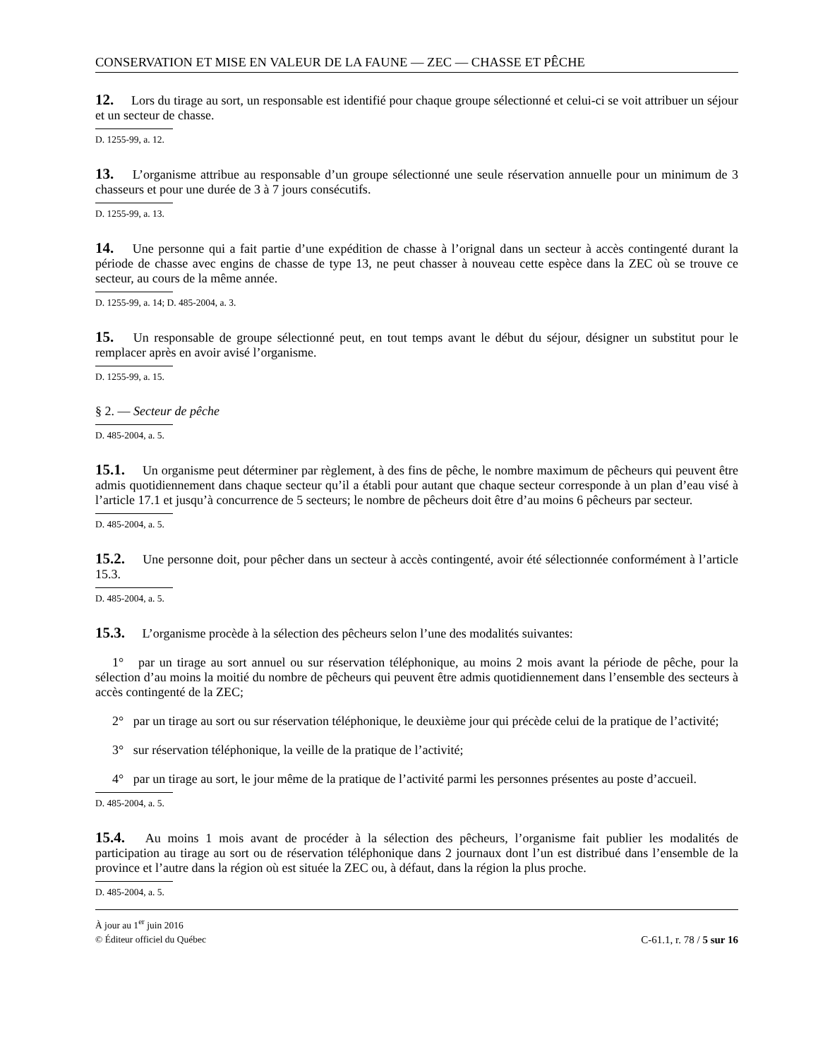CONSERVATION ET MISE EN VALEUR DE LA FAUNE — ZEC — CHASSE ET PÊCHE
12. Lors du tirage au sort, un responsable est identifié pour chaque groupe sélectionné et celui-ci se voit attribuer un séjour et un secteur de chasse.
D. 1255-99, a. 12.
13. L’organisme attribue au responsable d’un groupe sélectionné une seule réservation annuelle pour un minimum de 3 chasseurs et pour une durée de 3 à 7 jours consécutifs.
D. 1255-99, a. 13.
14. Une personne qui a fait partie d’une expédition de chasse à l’orignal dans un secteur à accès contingenté durant la période de chasse avec engins de chasse de type 13, ne peut chasser à nouveau cette espèce dans la ZEC où se trouve ce secteur, au cours de la même année.
D. 1255-99, a. 14; D. 485-2004, a. 3.
15. Un responsable de groupe sélectionné peut, en tout temps avant le début du séjour, désigner un substitut pour le remplacer après en avoir avisé l’organisme.
D. 1255-99, a. 15.
§ 2. — Secteur de pêche
D. 485-2004, a. 5.
15.1. Un organisme peut déterminer par règlement, à des fins de pêche, le nombre maximum de pêcheurs qui peuvent être admis quotidiennement dans chaque secteur qu’il a établi pour autant que chaque secteur corresponde à un plan d’eau visé à l’article 17.1 et jusqu’à concurrence de 5 secteurs; le nombre de pêcheurs doit être d’au moins 6 pêcheurs par secteur.
D. 485-2004, a. 5.
15.2. Une personne doit, pour pêcher dans un secteur à accès contingenté, avoir été sélectionnée conformément à l’article 15.3.
D. 485-2004, a. 5.
15.3. L’organisme procède à la sélection des pêcheurs selon l’une des modalités suivantes:
1° par un tirage au sort annuel ou sur réservation téléphonique, au moins 2 mois avant la période de pêche, pour la sélection d’au moins la moitié du nombre de pêcheurs qui peuvent être admis quotidiennement dans l’ensemble des secteurs à accès contingenté de la ZEC;
2° par un tirage au sort ou sur réservation téléphonique, le deuxième jour qui précède celui de la pratique de l’activité;
3° sur réservation téléphonique, la veille de la pratique de l’activité;
4° par un tirage au sort, le jour même de la pratique de l’activité parmi les personnes présentes au poste d’accueil.
D. 485-2004, a. 5.
15.4. Au moins 1 mois avant de procéder à la sélection des pêcheurs, l’organisme fait publier les modalités de participation au tirage au sort ou de réservation téléphonique dans 2 journaux dont l’un est distribué dans l’ensemble de la province et l’autre dans la région où est située la ZEC ou, à défaut, dans la région la plus proche.
D. 485-2004, a. 5.
À jour au 1<sup>er</sup> juin 2016
© Éditeur officiel du Québec
C-61.1, r. 78 / 5 sur 16